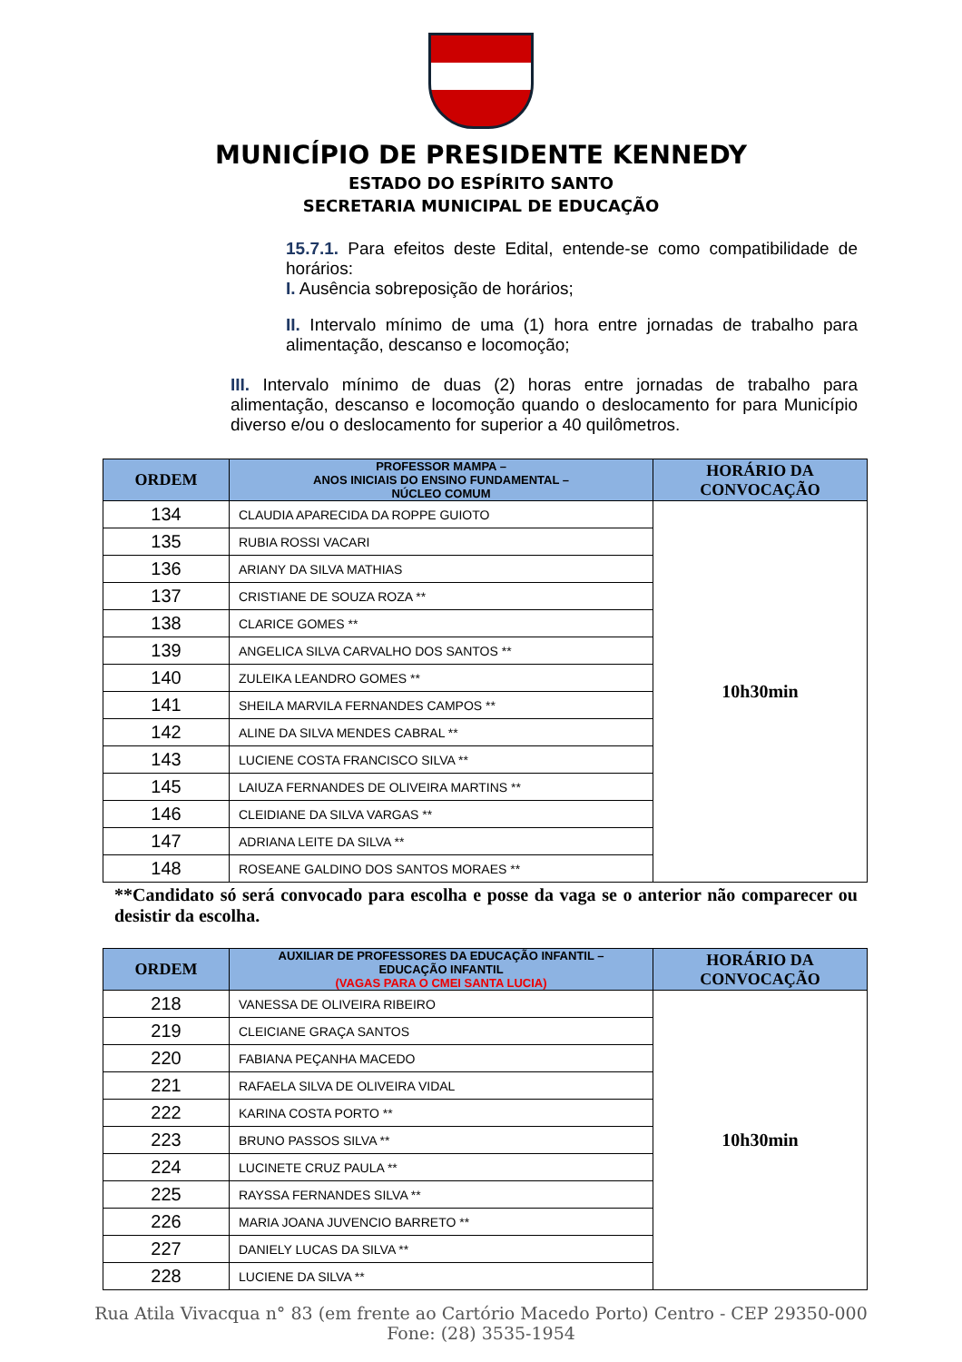MUNICÍPIO DE PRESIDENTE KENNEDY
ESTADO DO ESPÍRITO SANTO
SECRETARIA MUNICIPAL DE EDUCAÇÃO
15.7.1. Para efeitos deste Edital, entende-se como compatibilidade de horários:
I. Ausência sobreposição de horários;
II. Intervalo mínimo de uma (1) hora entre jornadas de trabalho para alimentação, descanso e locomoção;
III. Intervalo mínimo de duas (2) horas entre jornadas de trabalho para alimentação, descanso e locomoção quando o deslocamento for para Município diverso e/ou o deslocamento for superior a 40 quilômetros.
| ORDEM | PROFESSOR MAMPA – ANOS INICIAIS DO ENSINO FUNDAMENTAL – NÚCLEO COMUM | HORÁRIO DA CONVOCAÇÃO |
| --- | --- | --- |
| 134 | CLAUDIA APARECIDA DA ROPPE GUIOTO | 10h30min |
| 135 | RUBIA ROSSI VACARI | |
| 136 | ARIANY DA SILVA MATHIAS | |
| 137 | CRISTIANE DE SOUZA ROZA ** | |
| 138 | CLARICE GOMES ** | |
| 139 | ANGELICA SILVA CARVALHO DOS SANTOS ** | |
| 140 | ZULEIKA LEANDRO GOMES ** | |
| 141 | SHEILA MARVILA FERNANDES CAMPOS ** | |
| 142 | ALINE DA SILVA MENDES CABRAL ** | |
| 143 | LUCIENE COSTA FRANCISCO SILVA ** | |
| 145 | LAIUZA FERNANDES DE OLIVEIRA MARTINS ** | |
| 146 | CLEIDIANE DA SILVA VARGAS ** | |
| 147 | ADRIANA LEITE DA SILVA ** | |
| 148 | ROSEANE GALDINO DOS SANTOS MORAES ** | |
**Candidato só será convocado para escolha e posse da vaga se o anterior não comparecer ou desistir da escolha.
| ORDEM | AUXILIAR DE PROFESSORES DA EDUCAÇÃO INFANTIL – EDUCAÇÃO INFANTIL (VAGAS PARA O CMEI SANTA LUCIA) | HORÁRIO DA CONVOCAÇÃO |
| --- | --- | --- |
| 218 | VANESSA DE OLIVEIRA RIBEIRO | 10h30min |
| 219 | CLEICIANE GRAÇA SANTOS | |
| 220 | FABIANA PEÇANHA MACEDO | |
| 221 | RAFAELA SILVA DE OLIVEIRA VIDAL | |
| 222 | KARINA COSTA PORTO ** | |
| 223 | BRUNO PASSOS SILVA ** | |
| 224 | LUCINETE CRUZ PAULA ** | |
| 225 | RAYSSA FERNANDES SILVA ** | |
| 226 | MARIA JOANA JUVENCIO BARRETO ** | |
| 227 | DANIELY LUCAS DA SILVA ** | |
| 228 | LUCIENE DA SILVA ** | |
Rua Atila Vivacqua n° 83 (em frente ao Cartório Macedo Porto) Centro - CEP 29350-000
Fone: (28) 3535-1954